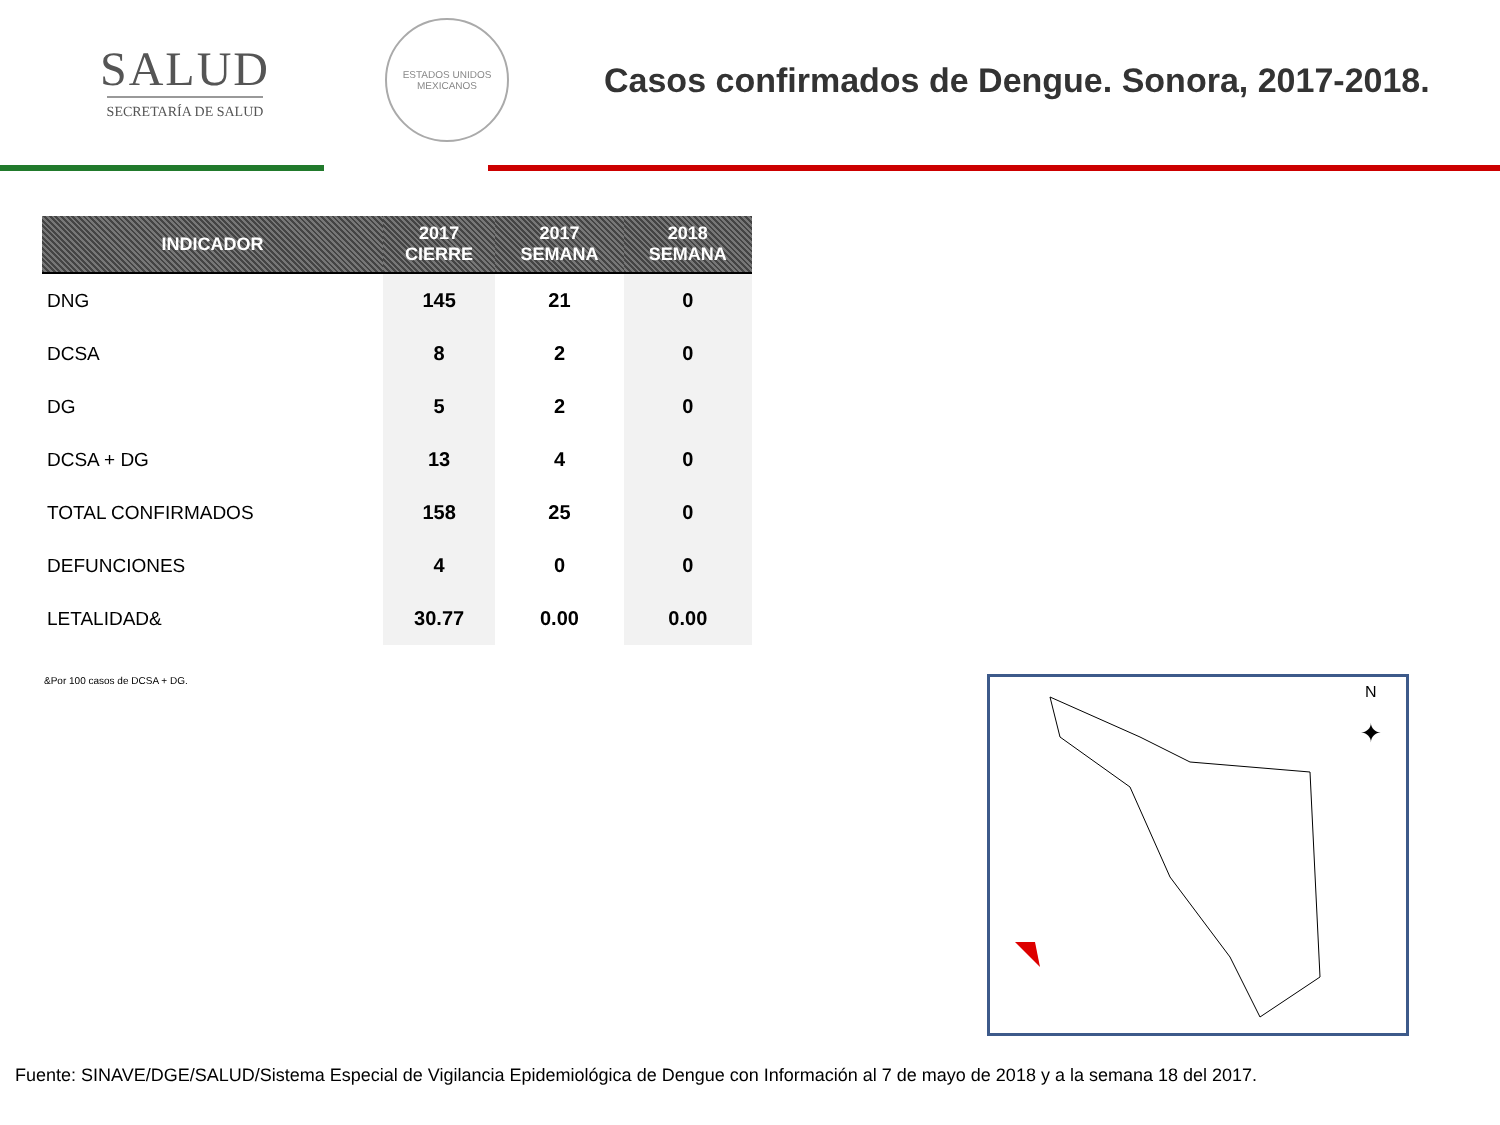SALUD
SECRETARÍA DE SALUD
ESTADOS UNIDOS MEXICANOS
Casos confirmados de Dengue. Sonora, 2017-2018.
| INDICADOR | 2017 CIERRE | 2017 SEMANA | 2018 SEMANA |
| --- | --- | --- | --- |
| DNG | 145 | 21 | 0 |
| DCSA | 8 | 2 | 0 |
| DG | 5 | 2 | 0 |
| DCSA + DG | 13 | 4 | 0 |
| TOTAL CONFIRMADOS | 158 | 25 | 0 |
| DEFUNCIONES | 4 | 0 | 0 |
| LETALIDAD& | 30.77 | 0.00 | 0.00 |
&Por 100 casos de DCSA + DG.
N
✦
Fuente: SINAVE/DGE/SALUD/Sistema Especial de Vigilancia Epidemiológica de Dengue con Información al 7 de mayo de 2018 y a la semana 18 del 2017.